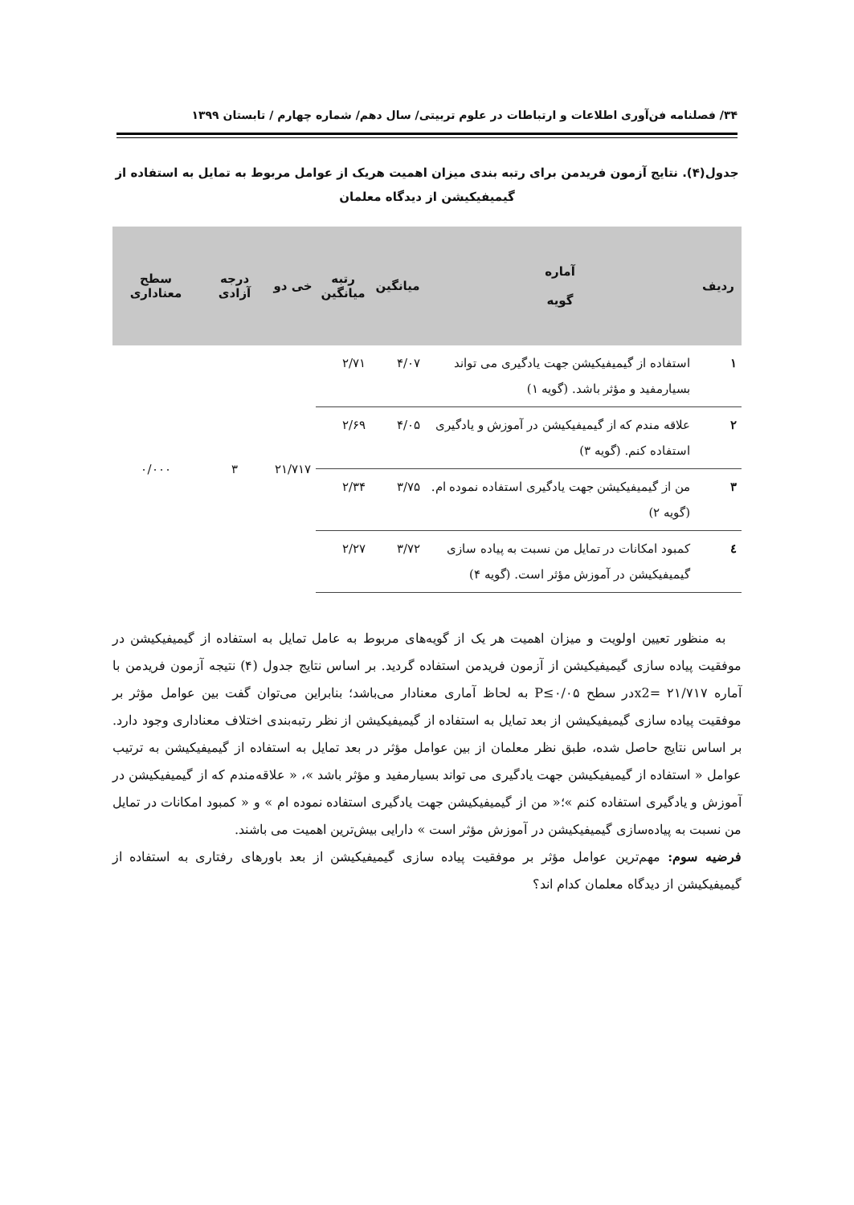۳۴/ فصلنامه فن‌آوری اطلاعات و ارتباطات در علوم تربیتی/ سال دهم/ شماره چهارم / تابستان ۱۳۹۹
جدول(۴). نتایج آزمون فریدمن برای رتبه بندی میزان اهمیت هریک از عوامل مربوط به تمایل به استفاده از گیمیفیکیشن از دیدگاه معلمان
| ردیف | آماره گویه | میانگین | رتبه میانگین | خی دو | درجه آزادی | سطح معناداری |
| --- | --- | --- | --- | --- | --- | --- |
| ۱ | استفاده از گیمیفیکیشن جهت یادگیری می تواند بسیارمفید و مؤثر باشد. (گویه ۱) | ۴/۰۷ | ۲/۷۱ | ۲۱/۷۱۷ | ۳ | ۰/۰۰۰ |
| ۲ | علاقه مندم که از گیمیفیکیشن در آموزش و یادگیری استفاده کنم. (گویه ۳) | ۴/۰۵ | ۲/۶۹ | | | |
| ۳ | من از گیمیفیکیشن جهت یادگیری استفاده نموده ام. (گویه ۲) | ۳/۷۵ | ۲/۳۴ | | | |
| ٤ | کمبود امکانات در تمایل من نسبت به پیاده سازی گیمیفیکیشن در آموزش مؤثر است. (گویه ۴) | ۳/۷۲ | ۲/۲۷ | | | |
به منظور تعیین اولویت و میزان اهمیت هر یک از گویه‌های مربوط به عامل تمایل به استفاده از گیمیفیکیشن در موفقیت پیاده سازی گیمیفیکیشن از آزمون فریدمن استفاده گردید. بر اساس نتایج جدول (۴) نتیجه آزمون فریدمن با آماره ۲۱/۷۱۷ =x2در سطح P≤۰/۰۵ به لحاظ آماری معنادار می‌باشد؛ بنابراین می‌توان گفت بین عوامل مؤثر بر موفقیت پیاده سازی گیمیفیکیشن از بعد تمایل به استفاده از گیمیفیکیشن از نظر رتبه‌بندی اختلاف معناداری وجود دارد. بر اساس نتایج حاصل شده، طبق نظر معلمان از بین عوامل مؤثر در بعد تمایل به استفاده از گیمیفیکیشن به ترتیب عوامل « استفاده از گیمیفیکیشن جهت یادگیری می تواند بسیارمفید و مؤثر باشد »، « علاقه‌مندم که از گیمیفیکیشن در آموزش و یادگیری استفاده کنم »؛« من از گیمیفیکیشن جهت یادگیری استفاده نموده ام » و « کمبود امکانات در تمایل من نسبت به پیاده‌سازی گیمیفیکیشن در آموزش مؤثر است » دارایی بیش‌ترین اهمیت می باشند.
فرضیه سوم: مهم‌ترین عوامل مؤثر بر موفقیت پیاده سازی گیمیفیکیشن از بعد باورهای رفتاری به استفاده از گیمیفیکیشن از دیدگاه معلمان کدام اند؟